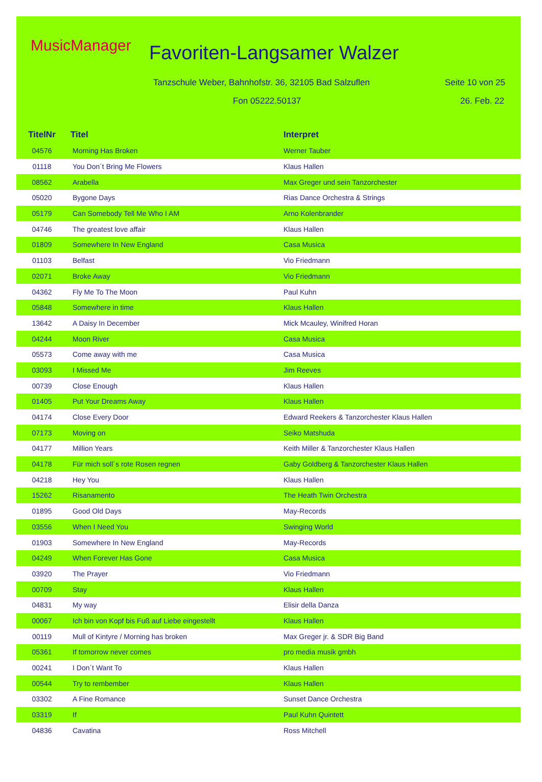MusicManager Favoriten-Langsamer Walzer
Tanzschule Weber, Bahnhofstr. 36, 32105 Bad Salzuflen
Seite 10 von 25
Fon 05222.50137 26. Feb. 22
| TitelNr | Titel | Interpret |
| --- | --- | --- |
| 04576 | Morning Has Broken | Werner Tauber |
| 01118 | You Don´t Bring Me Flowers | Klaus Hallen |
| 08562 | Arabella | Max Greger und sein Tanzorchester |
| 05020 | Bygone Days | Rias Dance Orchestra & Strings |
| 05179 | Can Somebody Tell Me Who I AM | Arno Kolenbrander |
| 04746 | The greatest love affair | Klaus Hallen |
| 01809 | Somewhere In New England | Casa Musica |
| 01103 | Belfast | Vio Friedmann |
| 02071 | Broke Away | Vio Friedmann |
| 04362 | Fly Me To The Moon | Paul Kuhn |
| 05848 | Somewhere in time | Klaus Hallen |
| 13642 | A Daisy In December | Mick Mcauley, Winifred Horan |
| 04244 | Moon River | Casa Musica |
| 05573 | Come away with me | Casa Musica |
| 03093 | I Missed Me | Jim Reeves |
| 00739 | Close Enough | Klaus Hallen |
| 01405 | Put Your Dreams Away | Klaus Hallen |
| 04174 | Close Every Door | Edward Reekers & Tanzorchester Klaus Hallen |
| 07173 | Moving on | Seiko Matshuda |
| 04177 | Million Years | Keith Miller & Tanzorchester Klaus Hallen |
| 04178 | Für mich soll´s rote Rosen regnen | Gaby Goldberg & Tanzorchester Klaus Hallen |
| 04218 | Hey You | Klaus Hallen |
| 15262 | Risanamento | The Heath Twin Orchestra |
| 01895 | Good Old Days | May-Records |
| 03556 | When I Need You | Swinging World |
| 01903 | Somewhere In New England | May-Records |
| 04249 | When Forever Has Gone | Casa Musica |
| 03920 | The Prayer | Vio Friedmann |
| 00709 | Stay | Klaus Hallen |
| 04831 | My way | Elisir della Danza |
| 00067 | Ich bin von Kopf bis Fuß auf Liebe eingestellt | Klaus Hallen |
| 00119 | Mull of Kintyre / Morning has broken | Max Greger jr. & SDR Big Band |
| 05361 | If tomorrow never comes | pro media musik gmbh |
| 00241 | I Don´t Want To | Klaus Hallen |
| 00544 | Try to rembember | Klaus Hallen |
| 03302 | A Fine Romance | Sunset Dance Orchestra |
| 03319 | If | Paul Kuhn Quintett |
| 04836 | Cavatina | Ross Mitchell |